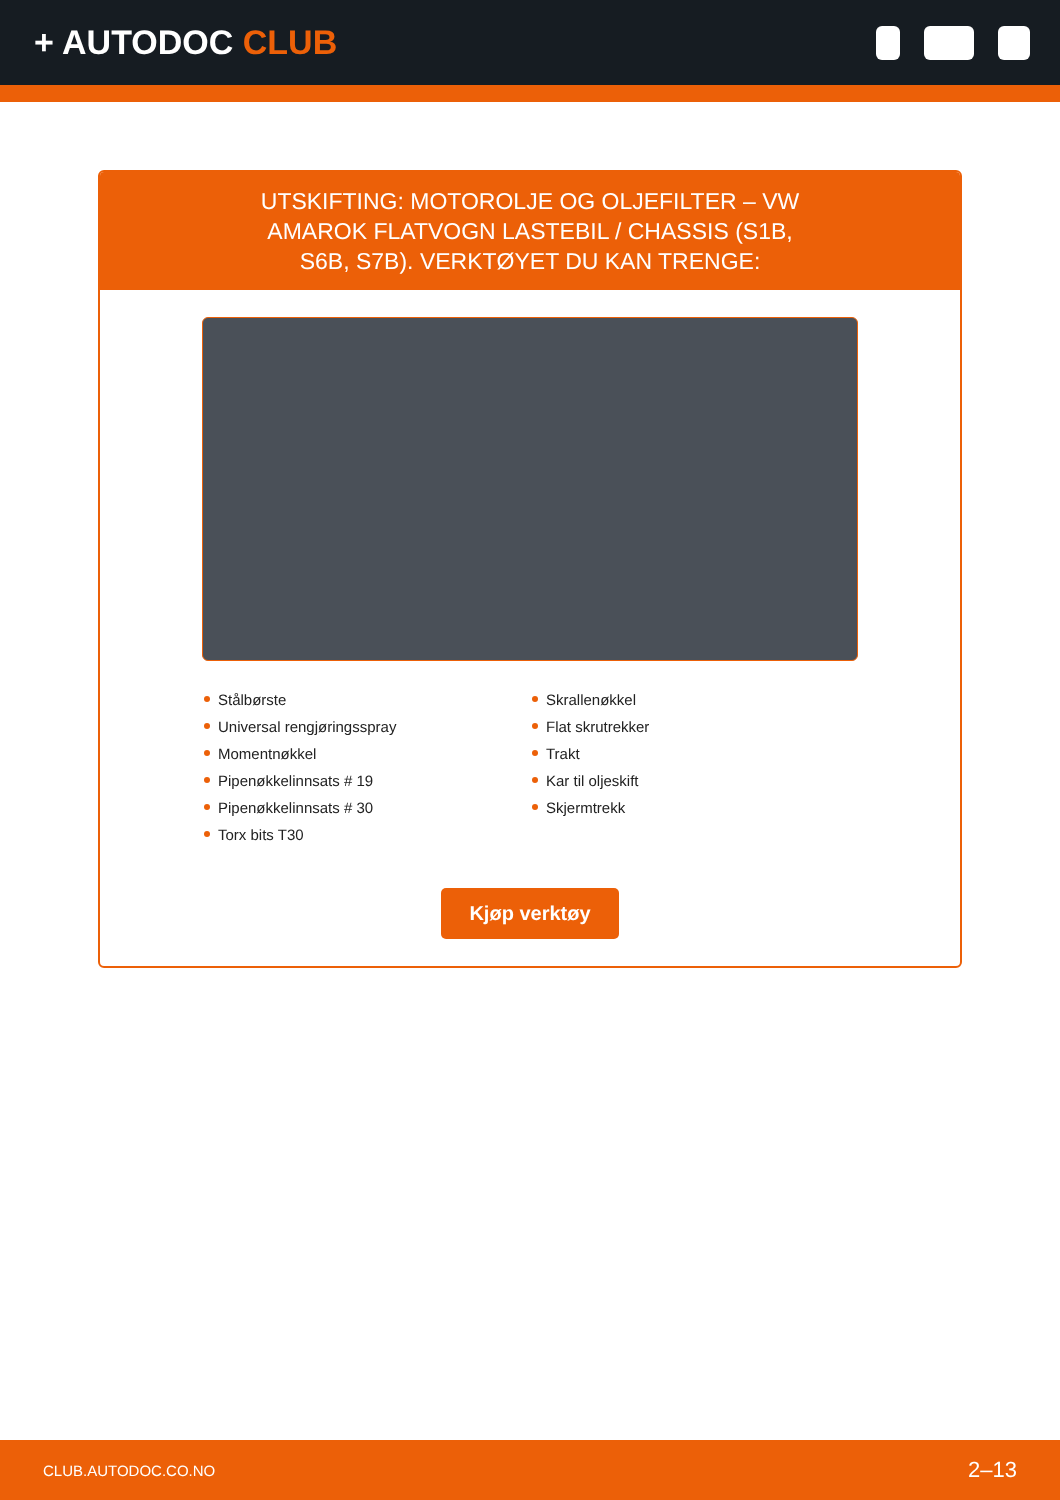+ AUTODOC CLUB
UTSKIFTING: MOTOROLJE OG OLJEFILTER – VW AMAROK FLATVOGN LASTEBIL / CHASSIS (S1B, S6B, S7B). VERKTØYET DU KAN TRENGE:
Stålbørste
Universal rengjøringsspray
Momentnøkkel
Pipenøkkelinnsats # 19
Pipenøkkelinnsats # 30
Torx bits T30
Skrallenøkkel
Flat skrutrekker
Trakt
Kar til oljeskift
Skjermtrekk
Kjøp verktøy
CLUB.AUTODOC.CO.NO 2–13